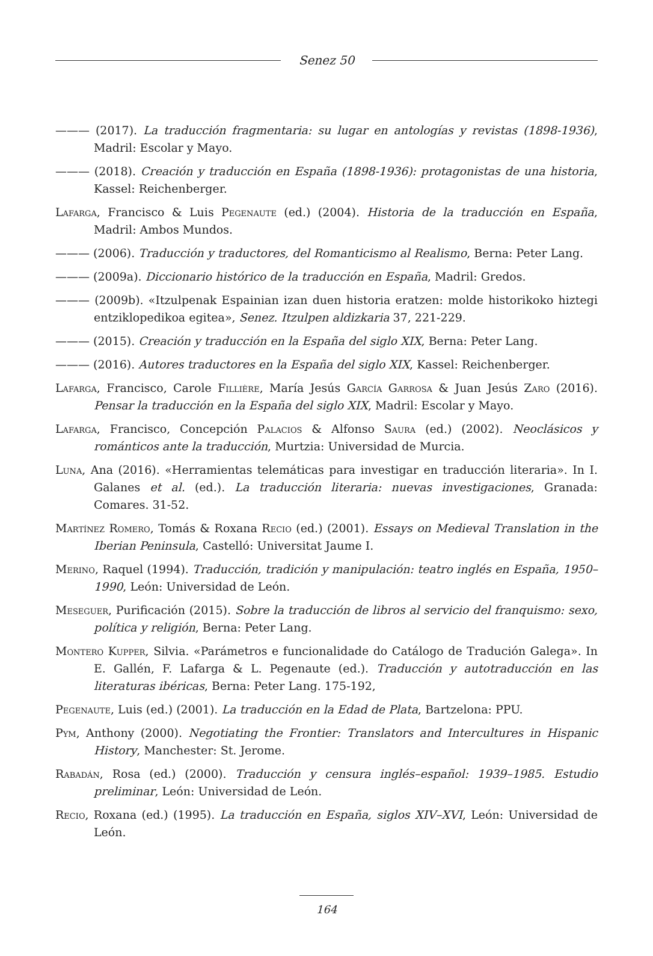Senez 50
——— (2017). La traducción fragmentaria: su lugar en antologías y revistas (1898-1936), Madril: Escolar y Mayo.
——— (2018). Creación y traducción en España (1898-1936): protagonistas de una historia, Kassel: Reichenberger.
Lafarga, Francisco & Luis Pegenaute (ed.) (2004). Historia de la traducción en España, Madril: Ambos Mundos.
——— (2006). Traducción y traductores, del Romanticismo al Realismo, Berna: Peter Lang.
——— (2009a). Diccionario histórico de la traducción en España, Madril: Gredos.
——— (2009b). «Itzulpenak Espainian izan duen historia eratzen: molde historikoko hiztegi entziklopedikoa egitea», Senez. Itzulpen aldizkaria 37, 221-229.
——— (2015). Creación y traducción en la España del siglo XIX, Berna: Peter Lang.
——— (2016). Autores traductores en la España del siglo XIX, Kassel: Reichenberger.
Lafarga, Francisco, Carole Fillière, María Jesús García Garrosa & Juan Jesús Zaro (2016). Pensar la traducción en la España del siglo XIX, Madril: Escolar y Mayo.
Lafarga, Francisco, Concepción Palacios & Alfonso Saura (ed.) (2002). Neoclásicos y románticos ante la traducción, Murtzia: Universidad de Murcia.
Luna, Ana (2016). «Herramientas telemáticas para investigar en traducción literaria». In I. Galanes et al. (ed.). La traducción literaria: nuevas investigaciones, Granada: Comares. 31-52.
Martínez Romero, Tomás & Roxana Recio (ed.) (2001). Essays on Medieval Translation in the Iberian Peninsula, Castelló: Universitat Jaume I.
Merino, Raquel (1994). Traducción, tradición y manipulación: teatro inglés en España, 1950–1990, León: Universidad de León.
Meseguer, Purificación (2015). Sobre la traducción de libros al servicio del franquismo: sexo, política y religión, Berna: Peter Lang.
Montero Kupper, Silvia. «Parámetros e funcionalidade do Catálogo de Tradución Galega». In E. Gallén, F. Lafarga & L. Pegenaute (ed.). Traducción y autotraducción en las literaturas ibéricas, Berna: Peter Lang. 175-192,
Pegenaute, Luis (ed.) (2001). La traducción en la Edad de Plata, Bartzelona: PPU.
Pym, Anthony (2000). Negotiating the Frontier: Translators and Intercultures in Hispanic History, Manchester: St. Jerome.
Rabadán, Rosa (ed.) (2000). Traducción y censura inglés–español: 1939–1985. Estudio preliminar, León: Universidad de León.
Recio, Roxana (ed.) (1995). La traducción en España, siglos XIV–XVI, León: Universidad de León.
164